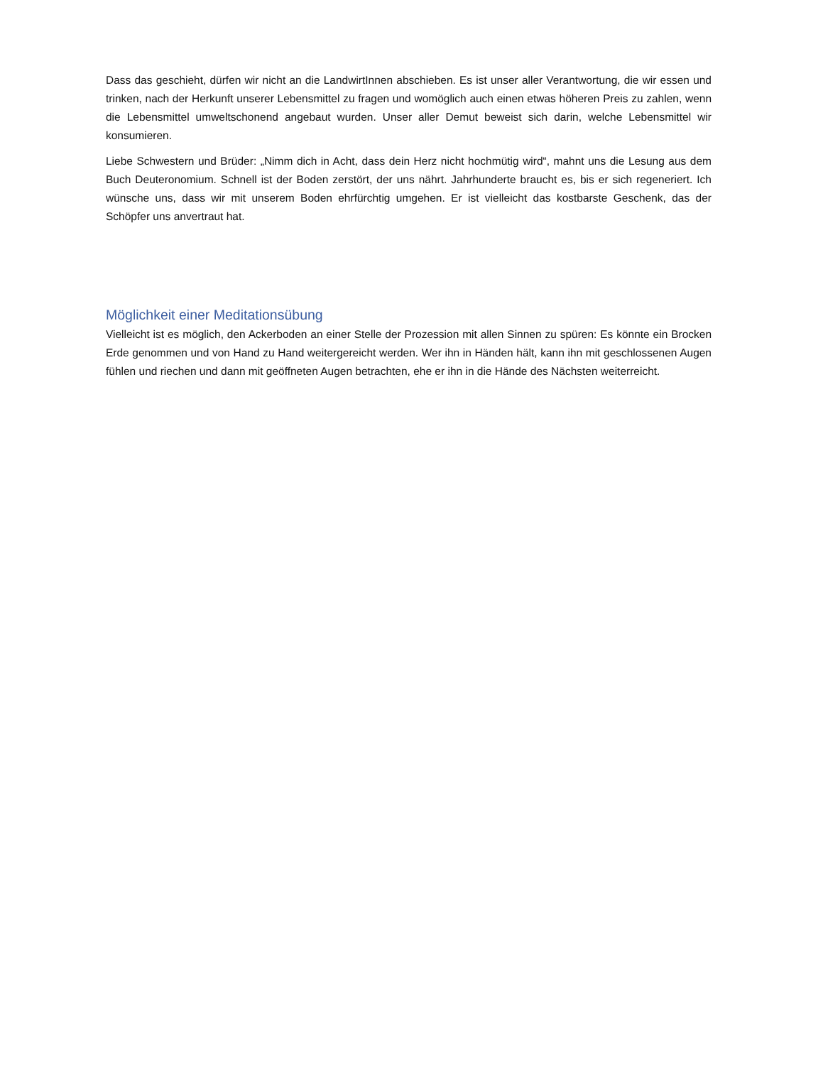Dass das geschieht, dürfen wir nicht an die LandwirtInnen abschieben. Es ist unser aller Verantwortung, die wir essen und trinken, nach der Herkunft unserer Lebensmittel zu fragen und womöglich auch einen etwas höheren Preis zu zahlen, wenn die Lebensmittel umweltschonend angebaut wurden. Unser aller Demut beweist sich darin, welche Lebensmittel wir konsumieren.
Liebe Schwestern und Brüder: „Nimm dich in Acht, dass dein Herz nicht hochmütig wird“, mahnt uns die Lesung aus dem Buch Deuteronomium. Schnell ist der Boden zerstört, der uns nährt. Jahrhunderte braucht es, bis er sich regeneriert. Ich wünsche uns, dass wir mit unserem Boden ehrfürchtig umgehen. Er ist vielleicht das kostbarste Geschenk, das der Schöpfer uns anvertraut hat.
Möglichkeit einer Meditationsübung
Vielleicht ist es möglich, den Ackerboden an einer Stelle der Prozession mit allen Sinnen zu spüren: Es könnte ein Brocken Erde genommen und von Hand zu Hand weitergereicht werden. Wer ihn in Händen hält, kann ihn mit geschlossenen Augen fühlen und riechen und dann mit geöffneten Augen betrachten, ehe er ihn in die Hände des Nächsten weiterreicht.